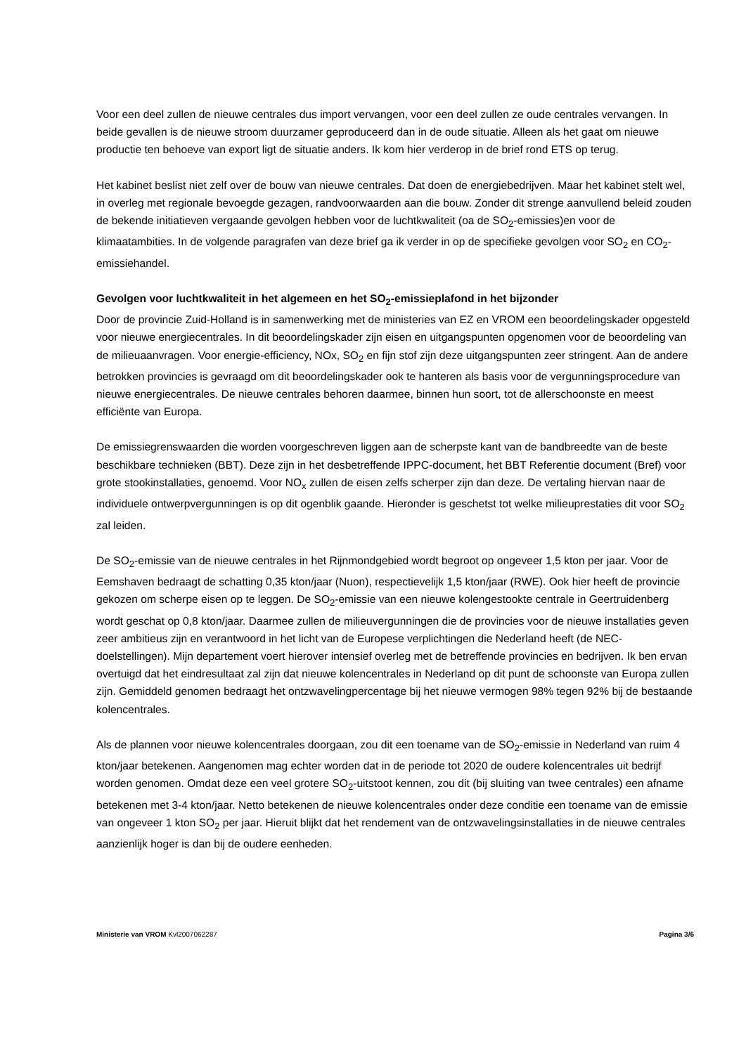Voor een deel zullen de nieuwe centrales dus import vervangen, voor een deel zullen ze oude centrales vervangen. In beide gevallen is de nieuwe stroom duurzamer geproduceerd dan in de oude situatie. Alleen als het gaat om nieuwe productie ten behoeve van export ligt de situatie anders. Ik kom hier verderop in de brief rond ETS op terug.
Het kabinet beslist niet zelf over de bouw van nieuwe centrales. Dat doen de energiebedrijven. Maar het kabinet stelt wel, in overleg met regionale bevoegde gezagen, randvoorwaarden aan die bouw. Zonder dit strenge aanvullend beleid zouden de bekende initiatieven vergaande gevolgen hebben voor de luchtkwaliteit (oa de SO<sub>2</sub>-emissies)en voor de klimaatambities. In de volgende paragrafen van deze brief ga ik verder in op de specifieke gevolgen voor SO<sub>2</sub> en CO<sub>2</sub>-emissiehandel.
Gevolgen voor luchtkwaliteit in het algemeen en het SO<sub>2</sub>-emissieplafond in het bijzonder
Door de provincie Zuid-Holland is in samenwerking met de ministeries van EZ en VROM een beoordelingskader opgesteld voor nieuwe energiecentrales. In dit beoordelingskader zijn eisen en uitgangspunten opgenomen voor de beoordeling van de milieuaanvragen. Voor energie-efficiency, NOx, SO<sub>2</sub> en fijn stof zijn deze uitgangspunten zeer stringent. Aan de andere betrokken provincies is gevraagd om dit beoordelingskader ook te hanteren als basis voor de vergunningsprocedure van nieuwe energiecentrales. De nieuwe centrales behoren daarmee, binnen hun soort, tot de allerschoonste en meest efficiënte van Europa.
De emissiegrenswaarden die worden voorgeschreven liggen aan de scherpste kant van de bandbreedte van de beste beschikbare technieken (BBT). Deze zijn in het desbetreffende IPPC-document, het BBT Referentie document (Bref) voor grote stookinstallaties, genoemd. Voor NO<sub>x</sub> zullen de eisen zelfs scherper zijn dan deze. De vertaling hiervan naar de individuele ontwerpvergunningen is op dit ogenblik gaande. Hieronder is geschetst tot welke milieuprestaties dit voor SO<sub>2</sub> zal leiden.
De SO<sub>2</sub>-emissie van de nieuwe centrales in het Rijnmondgebied wordt begroot op ongeveer 1,5 kton per jaar. Voor de Eemshaven bedraagt de schatting 0,35 kton/jaar (Nuon), respectievelijk 1,5 kton/jaar (RWE). Ook hier heeft de provincie gekozen om scherpe eisen op te leggen. De SO<sub>2</sub>-emissie van een nieuwe kolengestookte centrale in Geertruidenberg wordt geschat op 0,8 kton/jaar. Daarmee zullen de milieuvergunningen die de provincies voor de nieuwe installaties geven zeer ambitieus zijn en verantwoord in het licht van de Europese verplichtingen die Nederland heeft (de NEC-doelstellingen). Mijn departement voert hierover intensief overleg met de betreffende provincies en bedrijven. Ik ben ervan overtuigd dat het eindresultaat zal zijn dat nieuwe kolencentrales in Nederland op dit punt de schoonste van Europa zullen zijn. Gemiddeld genomen bedraagt het ontzwavelingpercentage bij het nieuwe vermogen 98% tegen 92% bij de bestaande kolencentrales.
Als de plannen voor nieuwe kolencentrales doorgaan, zou dit een toename van de SO<sub>2</sub>-emissie in Nederland van ruim 4 kton/jaar betekenen. Aangenomen mag echter worden dat in de periode tot 2020 de oudere kolencentrales uit bedrijf worden genomen. Omdat deze een veel grotere SO<sub>2</sub>-uitstoot kennen, zou dit (bij sluiting van twee centrales) een afname betekenen met 3-4 kton/jaar. Netto betekenen de nieuwe kolencentrales onder deze conditie een toename van de emissie van ongeveer 1 kton SO<sub>2</sub> per jaar. Hieruit blijkt dat het rendement van de ontzwavelingsinstallaties in de nieuwe centrales aanzienlijk hoger is dan bij de oudere eenheden.
Ministerie van VROM Kvl2007062287 Pagina 3/6